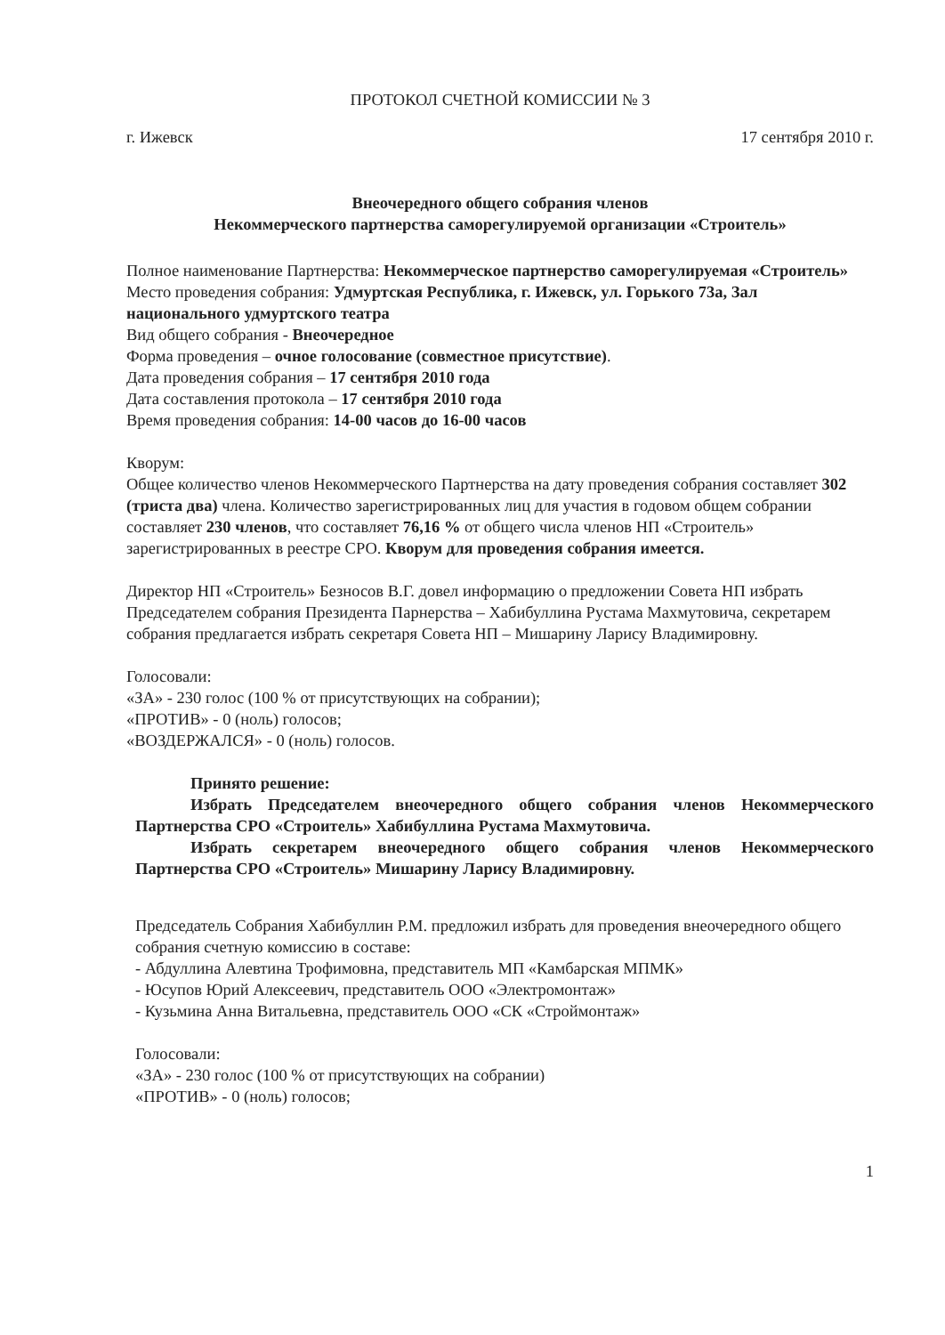ПРОТОКОЛ СЧЕТНОЙ КОМИССИИ № 3
г. Ижевск 17 сентября 2010 г.
Внеочередного общего собрания членов
Некоммерческого партнерства саморегулируемой организации «Строитель»
Полное наименование Партнерства: Некоммерческое партнерство саморегулируемая «Строитель»
Место проведения собрания: Удмуртская Республика, г. Ижевск, ул. Горького 73а, Зал национального удмуртского театра
Вид общего собрания - Внеочередное
Форма проведения – очное голосование (совместное присутствие).
Дата проведения собрания – 17 сентября 2010 года
Дата составления протокола – 17 сентября 2010 года
Время проведения собрания: 14-00 часов до 16-00 часов
Кворум:
Общее количество членов Некоммерческого Партнерства на дату проведения собрания составляет 302 (триста два) члена. Количество зарегистрированных лиц для участия в годовом общем собрании составляет 230 членов, что составляет 76,16 % от общего числа членов НП «Строитель» зарегистрированных в реестре СРО. Кворум для проведения собрания имеется.
Директор НП «Строитель» Безносов В.Г. довел информацию о предложении Совета НП избрать Председателем собрания Президента Парнерства – Хабибуллина Рустама Махмутовича, секретарем собрания предлагается избрать секретаря Совета НП – Мишарину Ларису Владимировну.
Голосовали:
«ЗА» - 230 голос (100 % от присутствующих на собрании);
«ПРОТИВ» - 0 (ноль) голосов;
«ВОЗДЕРЖАЛСЯ» - 0 (ноль) голосов.
Принято решение:
Избрать Председателем внеочередного общего собрания членов Некоммерческого Партнерства СРО «Строитель» Хабибуллина Рустама Махмутовича.
Избрать секретарем внеочередного общего собрания членов Некоммерческого Партнерства СРО «Строитель» Мишарину Ларису Владимировну.
Председатель Собрания Хабибуллин Р.М. предложил избрать для проведения внеочередного общего собрания счетную комиссию в составе:
- Абдуллина Алевтина Трофимовна, представитель МП «Камбарская МПМК»
- Юсупов Юрий Алексеевич, представитель ООО «Электромонтаж»
- Кузьмина Анна Витальевна, представитель ООО «СК «Строймонтаж»
Голосовали:
«ЗА» - 230 голос (100 % от присутствующих на собрании)
«ПРОТИВ» - 0 (ноль) голосов;
1